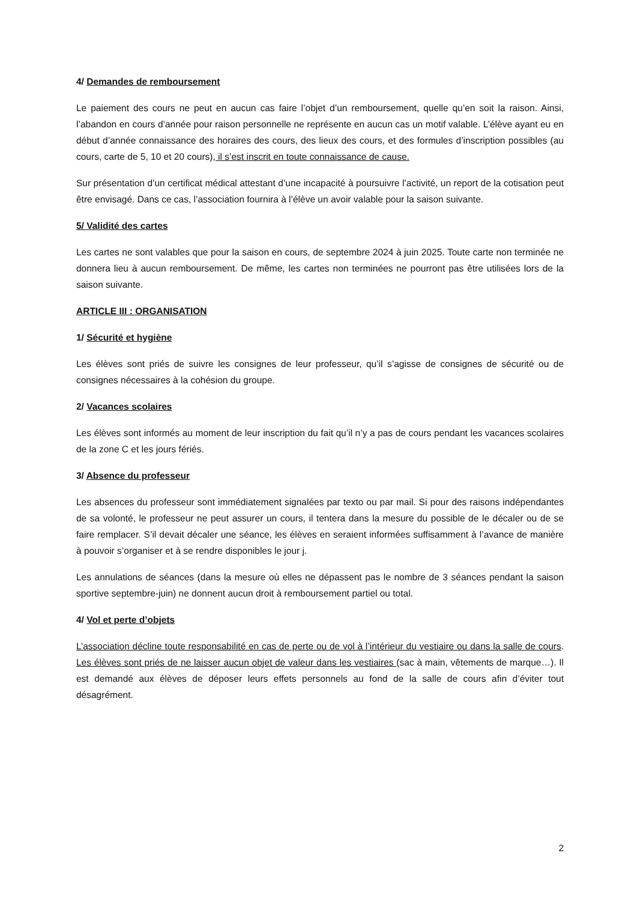4/ Demandes de remboursement
Le paiement des cours ne peut en aucun cas faire l’objet d’un remboursement, quelle qu’en soit la raison. Ainsi, l’abandon en cours d’année pour raison personnelle ne représente en aucun cas un motif valable. L’élève ayant eu en début d’année connaissance des horaires des cours, des lieux des cours, et des formules d’inscription possibles (au cours, carte de 5, 10 et 20 cours), il s’est inscrit en toute connaissance de cause.
Sur présentation d’un certificat médical attestant d’une incapacité à poursuivre l’activité, un report de la cotisation peut être envisagé. Dans ce cas, l’association fournira à l’élève un avoir valable pour la saison suivante.
5/ Validité des cartes
Les cartes ne sont valables que pour la saison en cours, de septembre 2024 à juin 2025. Toute carte non terminée ne donnera lieu à aucun remboursement. De même, les cartes non terminées ne pourront pas être utilisées lors de la saison suivante.
ARTICLE III : ORGANISATION
1/ Sécurité et hygiène
Les élèves sont priés de suivre les consignes de leur professeur, qu’il s’agisse de consignes de sécurité ou de consignes nécessaires à la cohésion du groupe.
2/ Vacances scolaires
Les élèves sont informés au moment de leur inscription du fait qu’il n’y a pas de cours pendant les vacances scolaires de la zone C et les jours fériés.
3/ Absence du professeur
Les absences du professeur sont immédiatement signalées par texto ou par mail. Si pour des raisons indépendantes de sa volonté, le professeur ne peut assurer un cours, il tentera dans la mesure du possible de le décaler ou de se faire remplacer. S’il devait décaler une séance, les élèves en seraient informées suffisamment à l’avance de manière à pouvoir s’organiser et à se rendre disponibles le jour j.
Les annulations de séances (dans la mesure où elles ne dépassent pas le nombre de 3 séances pendant la saison sportive septembre-juin) ne donnent aucun droit à remboursement partiel ou total.
4/ Vol et perte d’objets
L’association décline toute responsabilité en cas de perte ou de vol à l’intérieur du vestiaire ou dans la salle de cours. Les élèves sont priés de ne laisser aucun objet de valeur dans les vestiaires (sac à main, vêtements de marque…). Il est demandé aux élèves de déposer leurs effets personnels au fond de la salle de cours afin d’éviter tout désagrément.
2